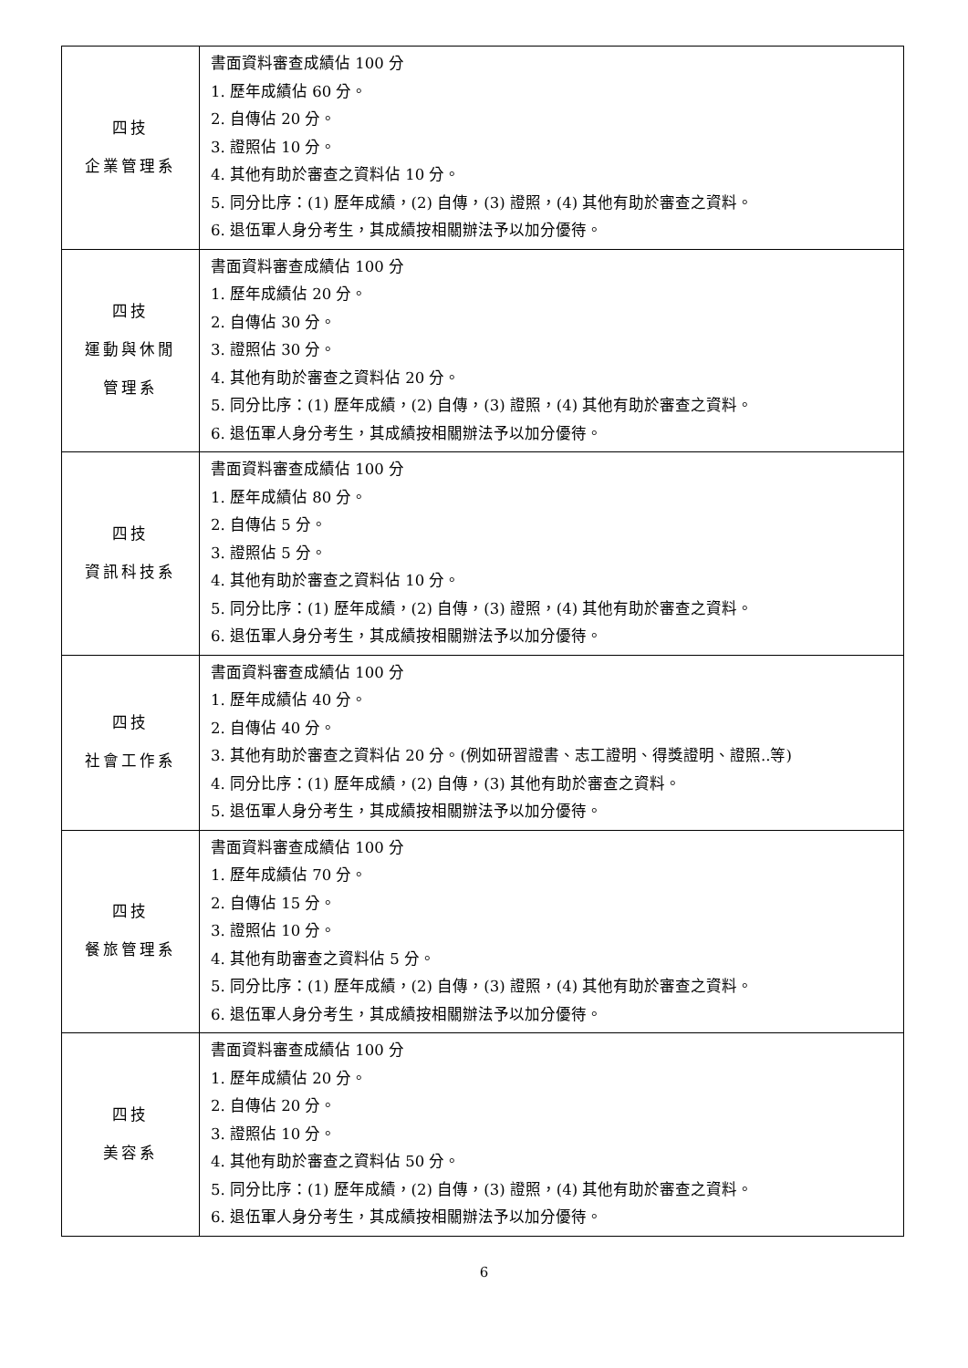| 四技 企業管理系 | 書面資料審查成績佔 100 分 1. 歷年成績佔 60 分。 2. 自傳佔 20 分。 3. 證照佔 10 分。 4. 其他有助於審查之資料佔 10 分。 5. 同分比序：(1) 歷年成績，(2) 自傳，(3) 證照，(4) 其他有助於審查之資料。 6. 退伍軍人身分考生，其成績按相關辦法予以加分優待。 |
| 四技 運動與休閒 管理系 | 書面資料審查成績佔 100 分 1. 歷年成績佔 20 分。 2. 自傳佔 30 分。 3. 證照佔 30 分。 4. 其他有助於審查之資料佔 20 分。 5. 同分比序：(1) 歷年成績，(2) 自傳，(3) 證照，(4) 其他有助於審查之資料。 6. 退伍軍人身分考生，其成績按相關辦法予以加分優待。 |
| 四技 資訊科技系 | 書面資料審查成績佔 100 分 1. 歷年成績佔 80 分。 2. 自傳佔 5 分。 3. 證照佔 5 分。 4. 其他有助於審查之資料佔 10 分。 5. 同分比序：(1) 歷年成績，(2) 自傳，(3) 證照，(4) 其他有助於審查之資料。 6. 退伍軍人身分考生，其成績按相關辦法予以加分優待。 |
| 四技 社會工作系 | 書面資料審查成績佔 100 分 1. 歷年成績佔 40 分。 2. 自傳佔 40 分。 3. 其他有助於審查之資料佔 20 分。(例如研習證書、志工證明、得獎證明、證照..等) 4. 同分比序：(1) 歷年成績，(2) 自傳，(3) 其他有助於審查之資料。 5. 退伍軍人身分考生，其成績按相關辦法予以加分優待。 |
| 四技 餐旅管理系 | 書面資料審查成績佔 100 分 1. 歷年成績佔 70 分。 2. 自傳佔 15 分。 3. 證照佔 10 分。 4. 其他有助審查之資料佔 5 分。 5. 同分比序：(1) 歷年成績，(2) 自傳，(3) 證照，(4) 其他有助於審查之資料。 6. 退伍軍人身分考生，其成績按相關辦法予以加分優待。 |
| 四技 美容系 | 書面資料審查成績佔 100 分 1. 歷年成績佔 20 分。 2. 自傳佔 20 分。 3. 證照佔 10 分。 4. 其他有助於審查之資料佔 50 分。 5. 同分比序：(1) 歷年成績，(2) 自傳，(3) 證照，(4) 其他有助於審查之資料。 6. 退伍軍人身分考生，其成績按相關辦法予以加分優待。 |
6